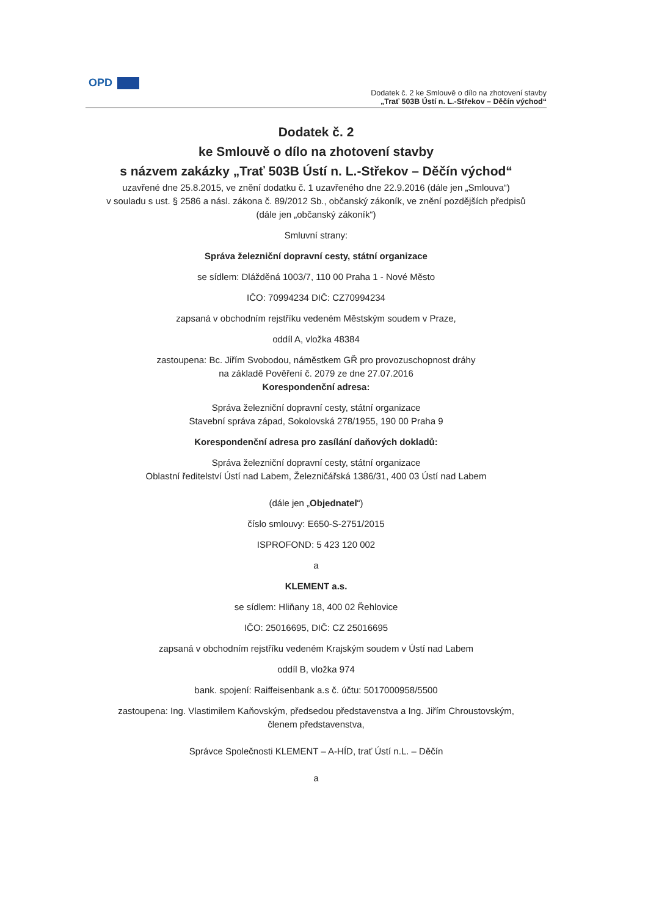OPD
Dodatek č. 2 ke Smlouvě o dílo na zhotovení stavby
„Trať 503B Ústí n. L.-Střekov – Děčín východ“
Dodatek č. 2
ke Smlouvě o dílo na zhotovení stavby
s názvem zakázky „Trať 503B Ústí n. L.-Střekov – Děčín východ“
uzavřené dne 25.8.2015, ve znění dodatku č. 1 uzavřeného dne 22.9.2016 (dále jen „Smlouva“)
v souladu s ust. § 2586 a násl. zákona č. 89/2012 Sb., občanský zákoník, ve znění pozdějších předpisů
(dále jen „občanský zákoník“)
Smluvní strany:
Správa železniční dopravní cesty, státní organizace
se sídlem: Dlážděná 1003/7, 110 00 Praha 1 - Nové Město
IČO: 70994234 DIČ: CZ70994234
zapsaná v obchodním rejstříku vedeném Městským soudem v Praze,
oddíl A, vložka 48384
zastoupena: Bc. Jiřím Svobodou, náměstkem GŘ pro provozuschopnost dráhy
na základě Pověření č. 2079 ze dne 27.07.2016
Korespondenční adresa:
Správa železniční dopravní cesty, státní organizace
Stavební správa západ, Sokolovská 278/1955, 190 00 Praha 9
Korespondenční adresa pro zasílání daňových dokladů:
Správa železniční dopravní cesty, státní organizace
Oblastní ředitelství Ústí nad Labem, Železničářská 1386/31, 400 03 Ústí nad Labem
(dále jen „Objednatel“)
číslo smlouvy: E650-S-2751/2015
ISPROFOND: 5 423 120 002
a
KLEMENT a.s.
se sídlem: Hliňany 18, 400 02 Řehlovice
IČO: 25016695, DIČ: CZ 25016695
zapsaná v obchodním rejstříku vedeném Krajským soudem v Ústí nad Labem
oddíl B, vložka 974
bank. spojení: Raiffeisenbank a.s č. účtu: 5017000958/5500
zastoupena: Ing. Vlastimilem Kaňovským, předsedou představenstva a Ing. Jiřím Chroustovským,
členem představenstva,
Správce Společnosti KLEMENT – A-HÍD, trať Ústí n.L. – Děčín
a